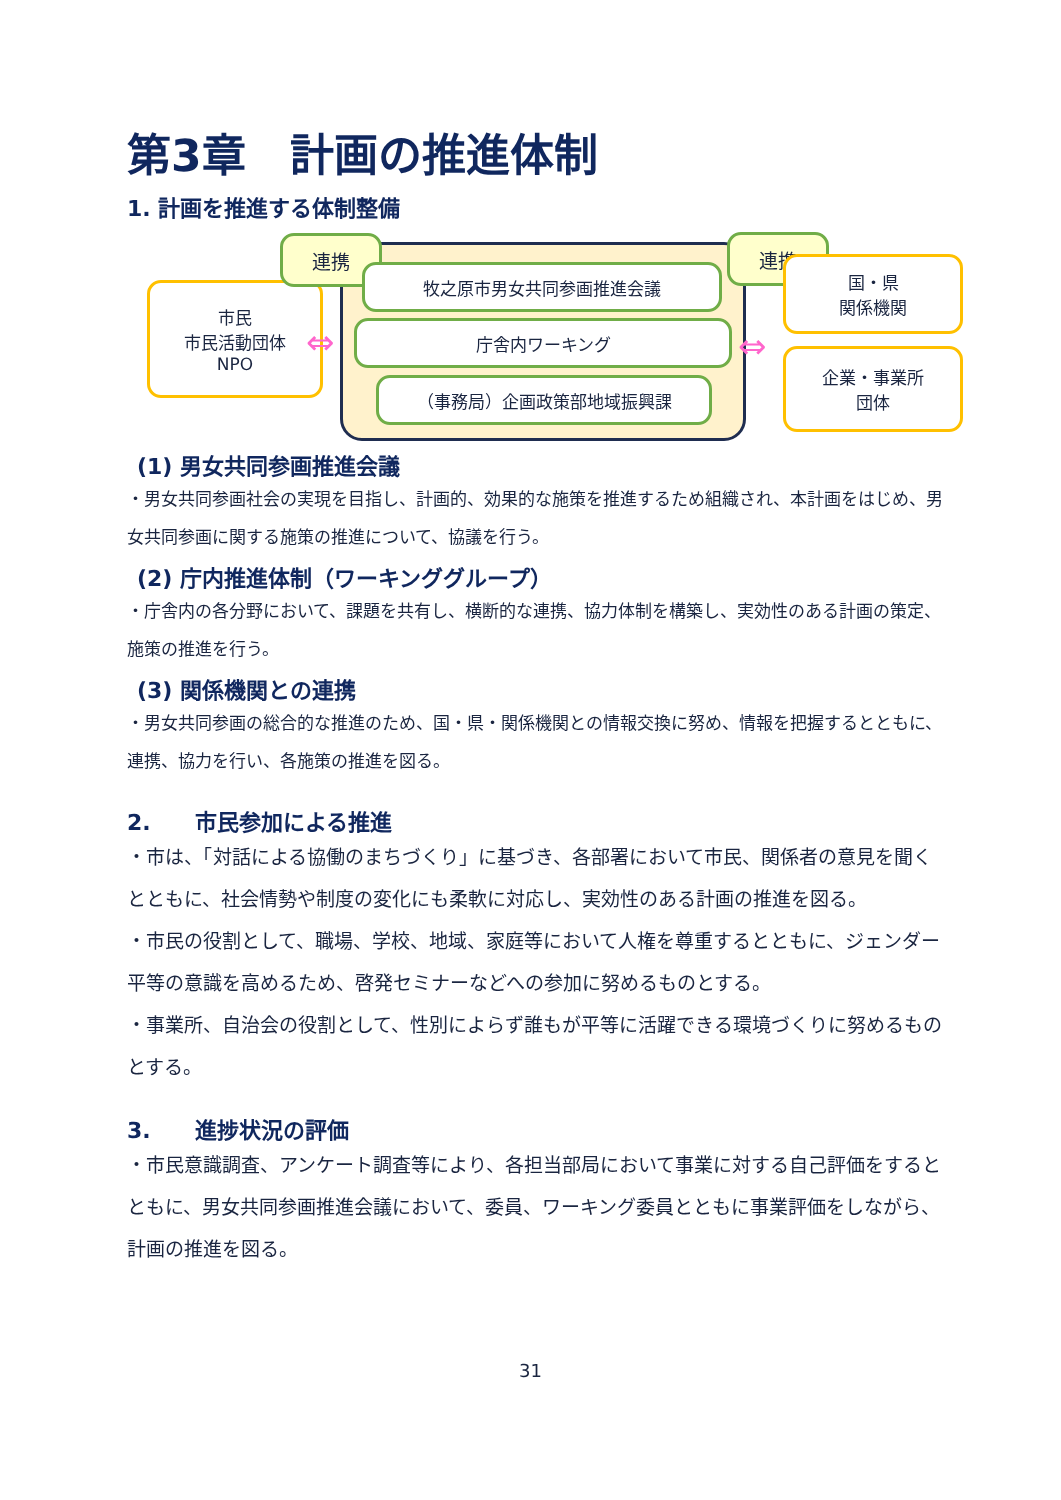第3章　計画の推進体制
1. 計画を推進する体制整備
市民
市民活動団体
NPO
連携
牧之原市男女共同参画推進会議
庁舎内ワーキング
（事務局）企画政策部地域振興課
連携
国・県
関係機関
企業・事業所
団体
⇔ ⇔
(1) 男女共同参画推進会議
・男女共同参画社会の実現を目指し、計画的、効果的な施策を推進するため組織され、本計画をはじめ、男女共同参画に関する施策の推進について、協議を行う。
(2) 庁内推進体制（ワーキンググループ）
・庁舎内の各分野において、課題を共有し、横断的な連携、協力体制を構築し、実効性のある計画の策定、施策の推進を行う。
(3) 関係機関との連携
・男女共同参画の総合的な推進のため、国・県・関係機関との情報交換に努め、情報を把握するとともに、連携、協力を行い、各施策の推進を図る。
2.　　市民参加による推進
・市は、「対話による協働のまちづくり」に基づき、各部署において市民、関係者の意見を聞くとともに、社会情勢や制度の変化にも柔軟に対応し、実効性のある計画の推進を図る。
・市民の役割として、職場、学校、地域、家庭等において人権を尊重するとともに、ジェンダー平等の意識を高めるため、啓発セミナーなどへの参加に努めるものとする。
・事業所、自治会の役割として、性別によらず誰もが平等に活躍できる環境づくりに努めるものとする。
3.　　進捗状況の評価
・市民意識調査、アンケート調査等により、各担当部局において事業に対する自己評価をするとともに、男女共同参画推進会議において、委員、ワーキング委員とともに事業評価をしながら、計画の推進を図る。
31